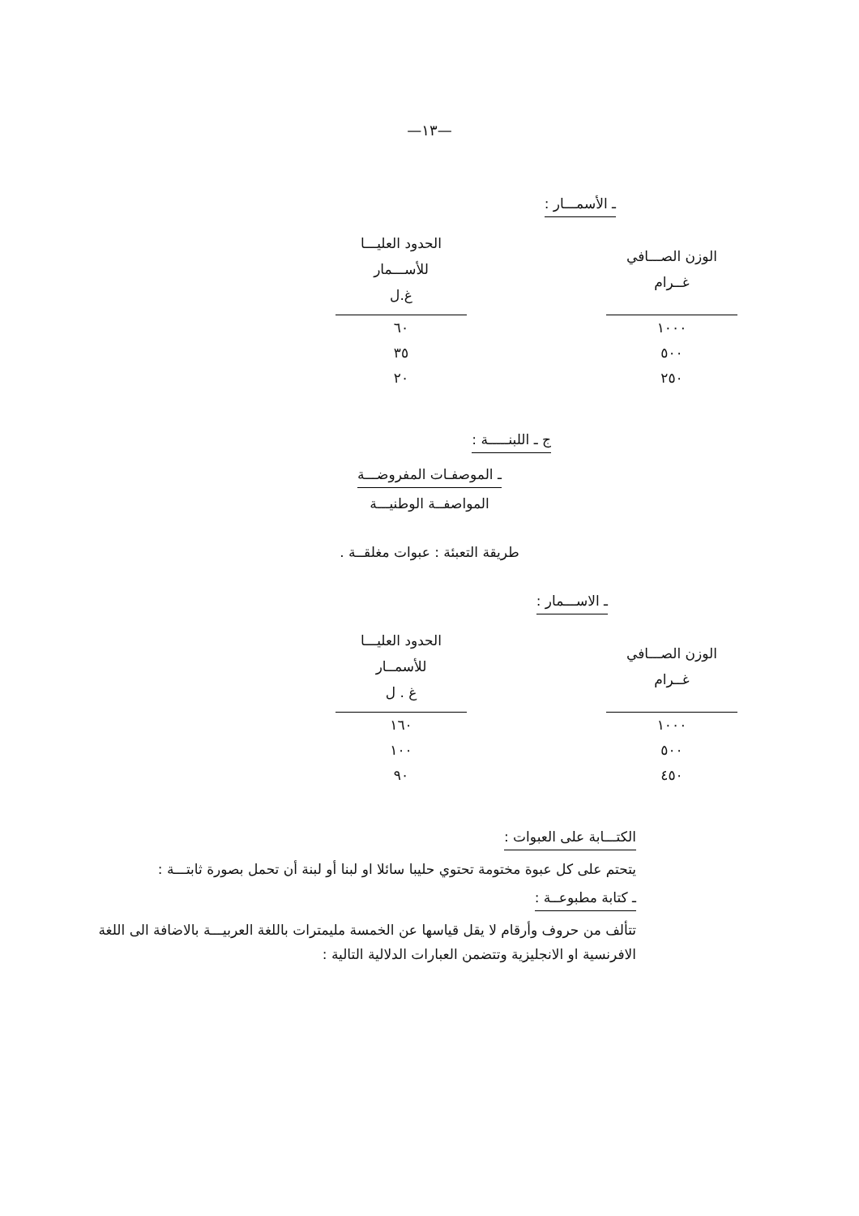—١٣—
ـ الأسمـــار :
| الوزن الصـــافي غــرام | | الحدود العليـــا للأســـمار غ.ل |
| --- | --- | --- |
| ١٠٠٠ | | ٦٠ |
| ٥٠٠ | | ٣٥ |
| ٢٥٠ | | ٢٠ |
ج ـ اللبنـــــة :
ـ الموصفـات المفروضـــة
المواصفــة الوطنيـــة
طريقة التعبئة : عبوات مغلقــة .
ـ الاســـمار :
| الوزن الصـــافي غــرام | | الحدود العليـــا للأسمــار غ . ل |
| --- | --- | --- |
| ١٠٠٠ | | ١٦٠ |
| ٥٠٠ | | ١٠٠ |
| ٤٥٠ | | ٩٠ |
الكتـــابة على العبوات :
يتحتم على كل عبوة مختومة تحتوي حليبا سائلا او لبنا أو لبنة أن تحمل بصورة ثابتـــة :
ـ كتابة مطبوعــة :
تتألف من حروف وأرقام لا يقل قياسها عن الخمسة مليمترات باللغة العربيـــة بالاضافة الى اللغة الافرنسية او الانجليزية وتتضمن العبارات الدلالية التالية :